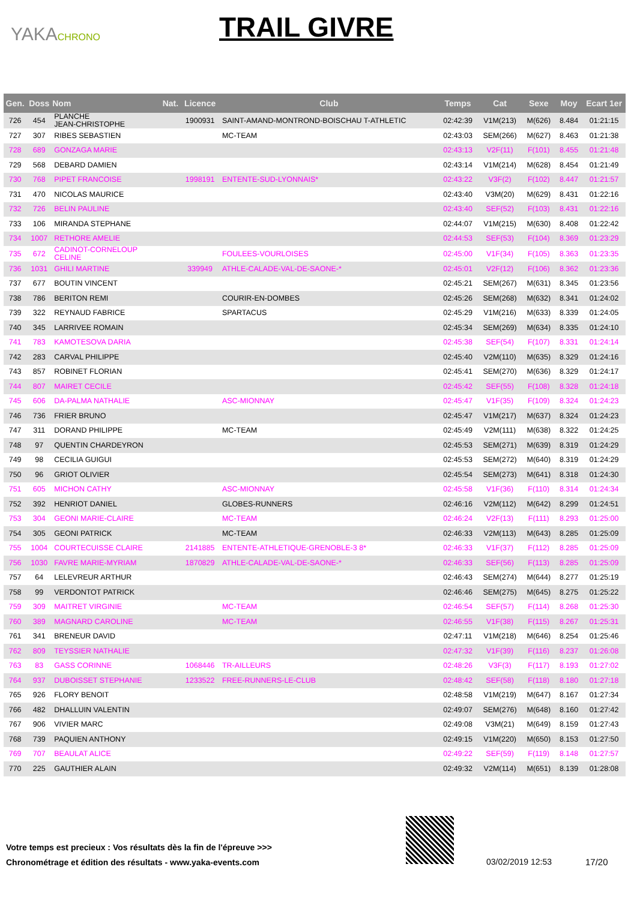YAKACHRONO TRAIL GIVRE
| Gen. | Doss | Nom | Nat. | Licence | Club | Temps | Cat | Sexe | Moy | Ecart 1er |
| --- | --- | --- | --- | --- | --- | --- | --- | --- | --- | --- |
| 726 | 454 | PLANCHE JEAN-CHRISTOPHE | | 1900931 | SAINT-AMAND-MONTROND-BOISCHAU T-ATHLETIC | 02:42:39 | V1M(213) | M(626) | 8.484 | 01:21:15 |
| 727 | 307 | RIBES SEBASTIEN | | | MC-TEAM | 02:43:03 | SEM(266) | M(627) | 8.463 | 01:21:38 |
| 728 | 689 | GONZAGA MARIE | | | | 02:43:13 | V2F(11) | F(101) | 8.455 | 01:21:48 |
| 729 | 568 | DEBARD DAMIEN | | | | 02:43:14 | V1M(214) | M(628) | 8.454 | 01:21:49 |
| 730 | 768 | PIPET FRANCOISE | | 1998191 | ENTENTE-SUD-LYONNAIS* | 02:43:22 | V3F(2) | F(102) | 8.447 | 01:21:57 |
| 731 | 470 | NICOLAS MAURICE | | | | 02:43:40 | V3M(20) | M(629) | 8.431 | 01:22:16 |
| 732 | 726 | BELIN PAULINE | | | | 02:43:40 | SEF(52) | F(103) | 8.431 | 01:22:16 |
| 733 | 106 | MIRANDA STEPHANE | | | | 02:44:07 | V1M(215) | M(630) | 8.408 | 01:22:42 |
| 734 | 1007 | RETHORE AMELIE | | | | 02:44:53 | SEF(53) | F(104) | 8.369 | 01:23:29 |
| 735 | 672 | CADINOT-CORNELOUP CELINE | | | FOULEES-VOURLOISES | 02:45:00 | V1F(34) | F(105) | 8.363 | 01:23:35 |
| 736 | 1031 | GHILI MARTINE | | 339949 | ATHLE-CALADE-VAL-DE-SAONE-* | 02:45:01 | V2F(12) | F(106) | 8.362 | 01:23:36 |
| 737 | 677 | BOUTIN VINCENT | | | | 02:45:21 | SEM(267) | M(631) | 8.345 | 01:23:56 |
| 738 | 786 | BERITON REMI | | | COURIR-EN-DOMBES | 02:45:26 | SEM(268) | M(632) | 8.341 | 01:24:02 |
| 739 | 322 | REYNAUD FABRICE | | | SPARTACUS | 02:45:29 | V1M(216) | M(633) | 8.339 | 01:24:05 |
| 740 | 345 | LARRIVEE ROMAIN | | | | 02:45:34 | SEM(269) | M(634) | 8.335 | 01:24:10 |
| 741 | 783 | KAMOTESOVA DARIA | | | | 02:45:38 | SEF(54) | F(107) | 8.331 | 01:24:14 |
| 742 | 283 | CARVAL PHILIPPE | | | | 02:45:40 | V2M(110) | M(635) | 8.329 | 01:24:16 |
| 743 | 857 | ROBINET FLORIAN | | | | 02:45:41 | SEM(270) | M(636) | 8.329 | 01:24:17 |
| 744 | 807 | MAIRET CECILE | | | | 02:45:42 | SEF(55) | F(108) | 8.328 | 01:24:18 |
| 745 | 606 | DA-PALMA NATHALIE | | | ASC-MIONNAY | 02:45:47 | V1F(35) | F(109) | 8.324 | 01:24:23 |
| 746 | 736 | FRIER BRUNO | | | | 02:45:47 | V1M(217) | M(637) | 8.324 | 01:24:23 |
| 747 | 311 | DORAND PHILIPPE | | | MC-TEAM | 02:45:49 | V2M(111) | M(638) | 8.322 | 01:24:25 |
| 748 | 97 | QUENTIN CHARDEYRON | | | | 02:45:53 | SEM(271) | M(639) | 8.319 | 01:24:29 |
| 749 | 98 | CECILIA GUIGUI | | | | 02:45:53 | SEM(272) | M(640) | 8.319 | 01:24:29 |
| 750 | 96 | GRIOT OLIVIER | | | | 02:45:54 | SEM(273) | M(641) | 8.318 | 01:24:30 |
| 751 | 605 | MICHON CATHY | | | ASC-MIONNAY | 02:45:58 | V1F(36) | F(110) | 8.314 | 01:24:34 |
| 752 | 392 | HENRIOT DANIEL | | | GLOBES-RUNNERS | 02:46:16 | V2M(112) | M(642) | 8.299 | 01:24:51 |
| 753 | 304 | GEONI MARIE-CLAIRE | | | MC-TEAM | 02:46:24 | V2F(13) | F(111) | 8.293 | 01:25:00 |
| 754 | 305 | GEONI PATRICK | | | MC-TEAM | 02:46:33 | V2M(113) | M(643) | 8.285 | 01:25:09 |
| 755 | 1004 | COURTECUISSE CLAIRE | | 2141885 | ENTENTE-ATHLETIQUE-GRENOBLE-3 8* | 02:46:33 | V1F(37) | F(112) | 8.285 | 01:25:09 |
| 756 | 1030 | FAVRE MARIE-MYRIAM | | 1870829 | ATHLE-CALADE-VAL-DE-SAONE-* | 02:46:33 | SEF(56) | F(113) | 8.285 | 01:25:09 |
| 757 | 64 | LELEVREUR ARTHUR | | | | 02:46:43 | SEM(274) | M(644) | 8.277 | 01:25:19 |
| 758 | 99 | VERDONTOT PATRICK | | | | 02:46:46 | SEM(275) | M(645) | 8.275 | 01:25:22 |
| 759 | 309 | MAITRET VIRGINIE | | | MC-TEAM | 02:46:54 | SEF(57) | F(114) | 8.268 | 01:25:30 |
| 760 | 389 | MAGNARD CAROLINE | | | MC-TEAM | 02:46:55 | V1F(38) | F(115) | 8.267 | 01:25:31 |
| 761 | 341 | BRENEUR DAVID | | | | 02:47:11 | V1M(218) | M(646) | 8.254 | 01:25:46 |
| 762 | 809 | TEYSSIER NATHALIE | | | | 02:47:32 | V1F(39) | F(116) | 8.237 | 01:26:08 |
| 763 | 83 | GASS CORINNE | | 1068446 | TR-AILLEURS | 02:48:26 | V3F(3) | F(117) | 8.193 | 01:27:02 |
| 764 | 937 | DUBOISSET STEPHANIE | | 1233522 | FREE-RUNNERS-LE-CLUB | 02:48:42 | SEF(58) | F(118) | 8.180 | 01:27:18 |
| 765 | 926 | FLORY BENOIT | | | | 02:48:58 | V1M(219) | M(647) | 8.167 | 01:27:34 |
| 766 | 482 | DHALLUIN VALENTIN | | | | 02:49:07 | SEM(276) | M(648) | 8.160 | 01:27:42 |
| 767 | 906 | VIVIER MARC | | | | 02:49:08 | V3M(21) | M(649) | 8.159 | 01:27:43 |
| 768 | 739 | PAQUIEN ANTHONY | | | | 02:49:15 | V1M(220) | M(650) | 8.153 | 01:27:50 |
| 769 | 707 | BEAULAT ALICE | | | | 02:49:22 | SEF(59) | F(119) | 8.148 | 01:27:57 |
| 770 | 225 | GAUTHIER ALAIN | | | | 02:49:32 | V2M(114) | M(651) | 8.139 | 01:28:08 |
Votre temps est precieux : Vos résultats dès la fin de l'épreuve >>>
Chronométrage et édition des résultats - www.yaka-events.com
03/02/2019 12:53 17/20